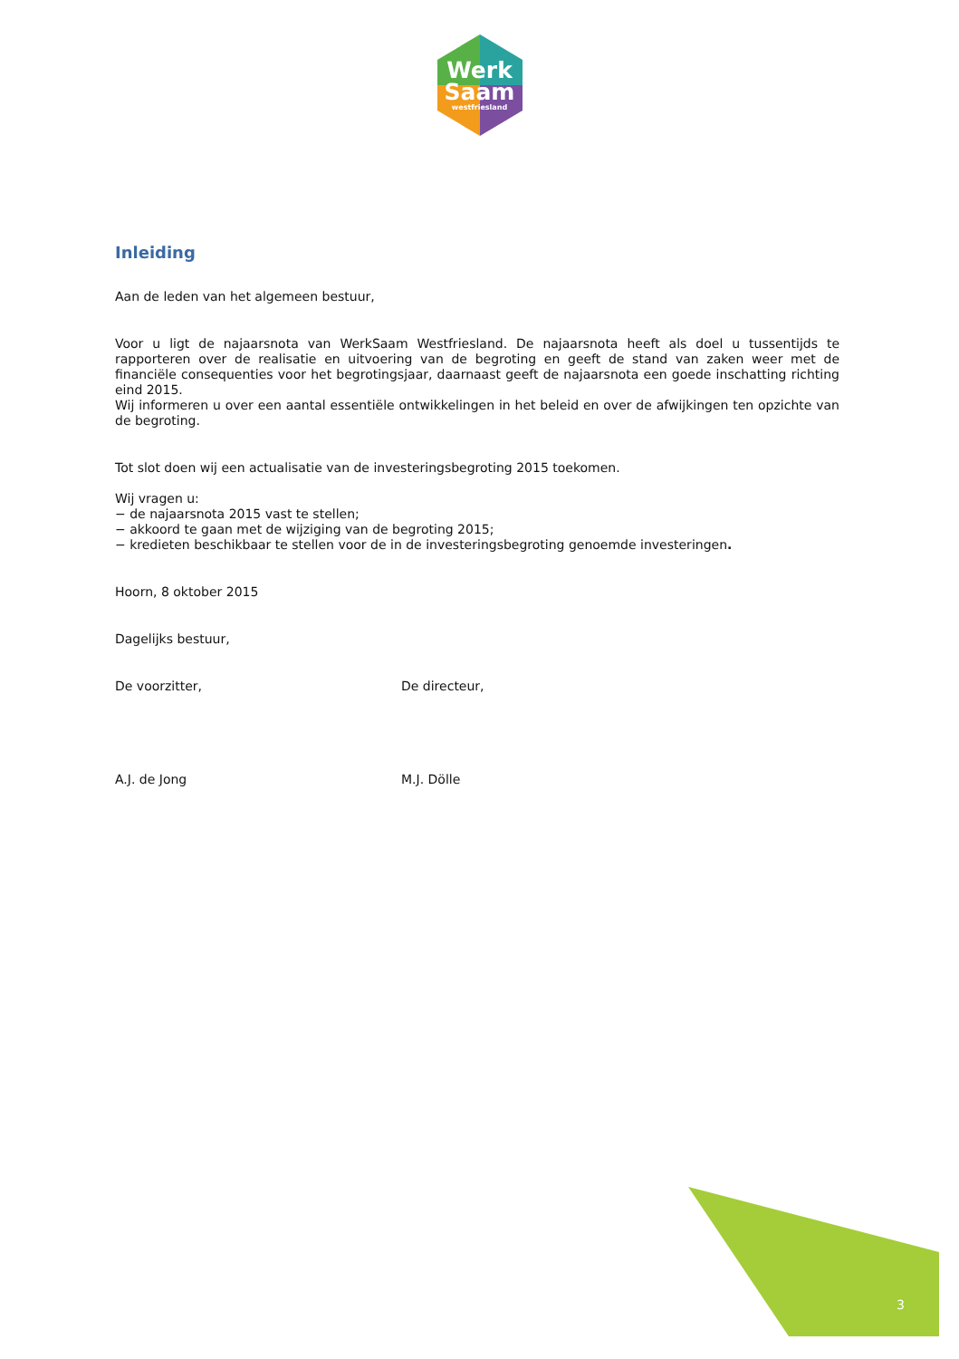Werk
Saam
westfriesland
Inleiding
Aan de leden van het algemeen bestuur,
Voor u ligt de najaarsnota van WerkSaam Westfriesland. De najaarsnota heeft als doel u tussentijds te rapporteren over de realisatie en uitvoering van de begroting en geeft de stand van zaken weer met de financiële consequenties voor het begrotingsjaar, daarnaast geeft de najaarsnota een goede inschatting richting eind 2015.
Wij informeren u over een aantal essentiële ontwikkelingen in het beleid en over de afwijkingen ten opzichte van de begroting.
Tot slot doen wij een actualisatie van de investeringsbegroting 2015 toekomen.
Wij vragen u:
− de najaarsnota 2015 vast te stellen;
− akkoord te gaan met de wijziging van de begroting 2015;
− kredieten beschikbaar te stellen voor de in de investeringsbegroting genoemde investeringen.
Hoorn, 8 oktober 2015
Dagelijks bestuur,
De voorzitter, De directeur,
A.J. de Jong M.J. Dölle
3